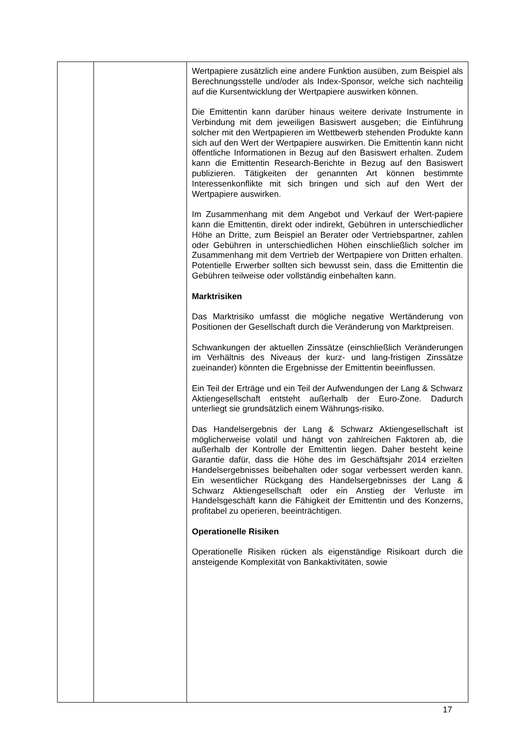| | | Wertpapiere zusätzlich eine andere Funktion ausüben, zum Beispiel als Berechnungsstelle und/oder als Index-Sponsor, welche sich nachteilig auf die Kursentwicklung der Wertpapiere auswirken können. Die Emittentin kann darüber hinaus weitere derivate Instrumente in Verbindung mit dem jeweiligen Basiswert ausgeben; die Einführung solcher mit den Wertpapieren im Wettbewerb stehenden Produkte kann sich auf den Wert der Wertpapiere auswirken. Die Emittentin kann nicht öffentliche Informationen in Bezug auf den Basiswert erhalten. Zudem kann die Emittentin Research-Berichte in Bezug auf den Basiswert publizieren. Tätigkeiten der genannten Art können bestimmte Interessenkonflikte mit sich bringen und sich auf den Wert der Wertpapiere auswirken. Im Zusammenhang mit dem Angebot und Verkauf der Wert-papiere kann die Emittentin, direkt oder indirekt, Gebühren in unterschiedlicher Höhe an Dritte, zum Beispiel an Berater oder Vertriebspartner, zahlen oder Gebühren in unterschiedlichen Höhen einschließlich solcher im Zusammenhang mit dem Vertrieb der Wertpapiere von Dritten erhalten. Potentielle Erwerber sollten sich bewusst sein, dass die Emittentin die Gebühren teilweise oder vollständig einbehalten kann. Marktrisiken Das Marktrisiko umfasst die mögliche negative Wertänderung von Positionen der Gesellschaft durch die Veränderung von Marktpreisen. Schwankungen der aktuellen Zinssätze (einschließlich Veränderungen im Verhältnis des Niveaus der kurz- und lang-fristigen Zinssätze zueinander) könnten die Ergebnisse der Emittentin beeinflussen. Ein Teil der Erträge und ein Teil der Aufwendungen der Lang & Schwarz Aktiengesellschaft entsteht außerhalb der Euro-Zone. Dadurch unterliegt sie grundsätzlich einem Währungs-risiko. Das Handelsergebnis der Lang & Schwarz Aktiengesellschaft ist möglicherweise volatil und hängt von zahlreichen Faktoren ab, die außerhalb der Kontrolle der Emittentin liegen. Daher besteht keine Garantie dafür, dass die Höhe des im Geschäftsjahr 2014 erzielten Handelsergebnisses beibehalten oder sogar verbessert werden kann. Ein wesentlicher Rückgang des Handelsergebnisses der Lang & Schwarz Aktiengesellschaft oder ein Anstieg der Verluste im Handelsgeschäft kann die Fähigkeit der Emittentin und des Konzerns, profitabel zu operieren, beeinträchtigen. Operationelle Risiken Operationelle Risiken rücken als eigenständige Risikoart durch die ansteigende Komplexität von Bankaktivitäten, sowie |
17